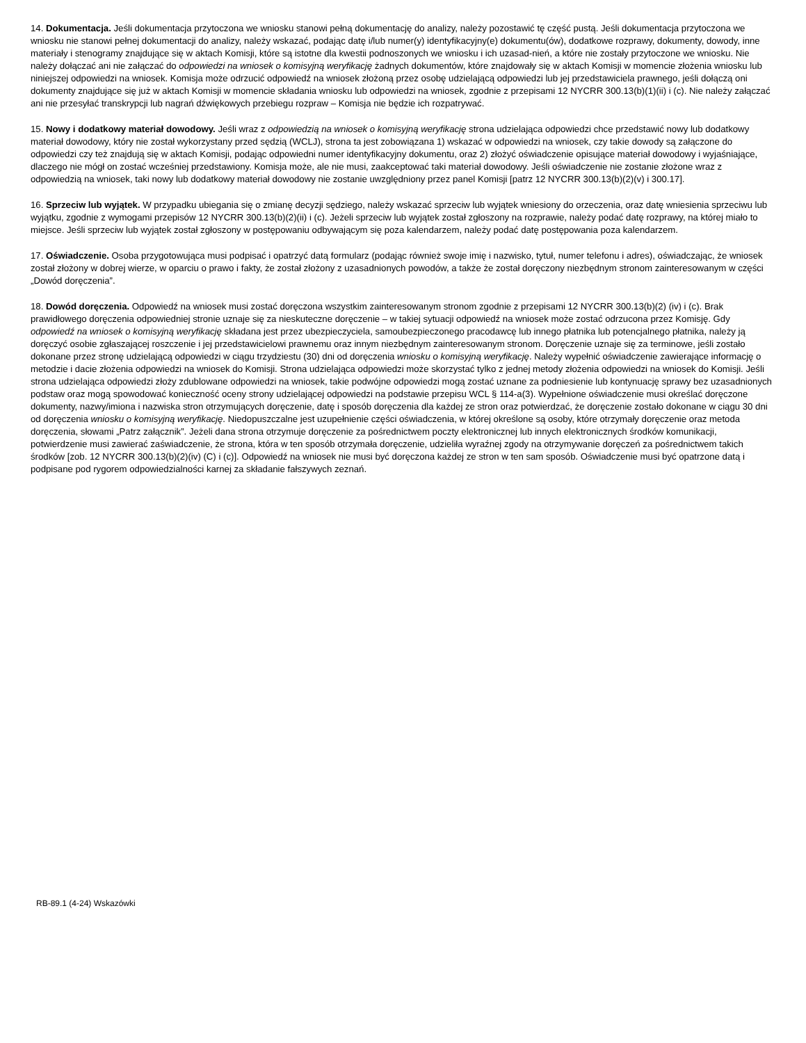14. Dokumentacja. Jeśli dokumentacja przytoczona we wniosku stanowi pełną dokumentację do analizy, należy pozostawić tę część pustą. Jeśli dokumentacja przytoczona we wniosku nie stanowi pełnej dokumentacji do analizy, należy wskazać, podając datę i/lub numer(y) identyfikacyjny(e) dokumentu(ów), dodatkowe rozprawy, dokumenty, dowody, inne materiały i stenogramy znajdujące się w aktach Komisji, które są istotne dla kwestii podnoszonych we wniosku i ich uzasad-nień, a które nie zostały przytoczone we wniosku. Nie należy dołączać ani nie załączać do odpowiedzi na wniosek o komisyjną weryfikację żadnych dokumentów, które znajdowały się w aktach Komisji w momencie złożenia wniosku lub niniejszej odpowiedzi na wniosek. Komisja może odrzucić odpowiedź na wniosek złożoną przez osobę udzielającą odpowiedzi lub jej przedstawiciela prawnego, jeśli dołączą oni dokumenty znajdujące się już w aktach Komisji w momencie składania wniosku lub odpowiedzi na wniosek, zgodnie z przepisami 12 NYCRR 300.13(b)(1)(ii) i (c). Nie należy załączać ani nie przesyłać transkrypcji lub nagrań dźwiękowych przebiegu rozpraw – Komisja nie będzie ich rozpatrywać.
15. Nowy i dodatkowy materiał dowodowy. Jeśli wraz z odpowiedzią na wniosek o komisyjną weryfikację strona udzielająca odpowiedzi chce przedstawić nowy lub dodatkowy materiał dowodowy, który nie został wykorzystany przed sędzią (WCLJ), strona ta jest zobowiązana 1) wskazać w odpowiedzi na wniosek, czy takie dowody są załączone do odpowiedzi czy też znajdują się w aktach Komisji, podając odpowiedni numer identyfikacyjny dokumentu, oraz 2) złożyć oświadczenie opisujące materiał dowodowy i wyjaśniające, dlaczego nie mógł on zostać wcześniej przedstawiony. Komisja może, ale nie musi, zaakceptować taki materiał dowodowy. Jeśli oświadczenie nie zostanie złożone wraz z odpowiedzią na wniosek, taki nowy lub dodatkowy materiał dowodowy nie zostanie uwzględniony przez panel Komisji [patrz 12 NYCRR 300.13(b)(2)(v) i 300.17].
16. Sprzeciw lub wyjątek. W przypadku ubiegania się o zmianę decyzji sędziego, należy wskazać sprzeciw lub wyjątek wniesiony do orzeczenia, oraz datę wniesienia sprzeciwu lub wyjątku, zgodnie z wymogami przepisów 12 NYCRR 300.13(b)(2)(ii) i (c). Jeżeli sprzeciw lub wyjątek został zgłoszony na rozprawie, należy podać datę rozprawy, na której miało to miejsce. Jeśli sprzeciw lub wyjątek został zgłoszony w postępowaniu odbywającym się poza kalendarzem, należy podać datę postępowania poza kalendarzem.
17. Oświadczenie. Osoba przygotowująca musi podpisać i opatrzyć datą formularz (podając również swoje imię i nazwisko, tytuł, numer telefonu i adres), oświadczając, że wniosek został złożony w dobrej wierze, w oparciu o prawo i fakty, że został złożony z uzasadnionych powodów, a także że został doręczony niezbędnym stronom zainteresowanym w części „Dowód doręczenia”.
18. Dowód doręczenia. Odpowiedź na wniosek musi zostać doręczona wszystkim zainteresowanym stronom zgodnie z przepisami 12 NYCRR 300.13(b)(2) (iv) i (c). Brak prawidłowego doręczenia odpowiedniej stronie uznaje się za nieskuteczne doręczenie – w takiej sytuacji odpowiedź na wniosek może zostać odrzucona przez Komisję. Gdy odpowiedź na wniosek o komisyjną weryfikację składana jest przez ubezpieczyciela, samoubezpieczonego pracodawcę lub innego płatnika lub potencjalnego płatnika, należy ją doręczyć osobie zgłaszającej roszczenie i jej przedstawicielowi prawnemu oraz innym niezbędnym zainteresowanym stronom. Doręczenie uznaje się za terminowe, jeśli zostało dokonane przez stronę udzielającą odpowiedzi w ciągu trzydziestu (30) dni od doręczenia wniosku o komisyjną weryfikację. Należy wypełnić oświadczenie zawierające informację o metodzie i dacie złożenia odpowiedzi na wniosek do Komisji. Strona udzielająca odpowiedzi może skorzystać tylko z jednej metody złożenia odpowiedzi na wniosek do Komisji. Jeśli strona udzielająca odpowiedzi złoży zdublowane odpowiedzi na wniosek, takie podwójne odpowiedzi mogą zostać uznane za podniesienie lub kontynuację sprawy bez uzasadnionych podstaw oraz mogą spowodować konieczność oceny strony udzielającej odpowiedzi na podstawie przepisu WCL § 114-a(3). Wypełnione oświadczenie musi określać doręczone dokumenty, nazwy/imiona i nazwiska stron otrzymujących doręczenie, datę i sposób doręczenia dla każdej ze stron oraz potwierdzać, że doręczenie zostało dokonane w ciągu 30 dni od doręczenia wniosku o komisyjną weryfikację. Niedopuszczalne jest uzupełnienie części oświadczenia, w której określone są osoby, które otrzymały doręczenie oraz metoda doręczenia, słowami „Patrz załącznik”. Jeżeli dana strona otrzymuje doręczenie za pośrednictwem poczty elektronicznej lub innych elektronicznych środków komunikacji, potwierdzenie musi zawierać zaświadczenie, że strona, która w ten sposób otrzymała doręczenie, udzieliła wyraźnej zgody na otrzymywanie doręczeń za pośrednictwem takich środków [zob. 12 NYCRR 300.13(b)(2)(iv) (C) i (c)]. Odpowiedź na wniosek nie musi być doręczona każdej ze stron w ten sam sposób. Oświadczenie musi być opatrzone datą i podpisane pod rygorem odpowiedzialności karnej za składanie fałszywych zeznań.
RB-89.1 (4-24) Wskazówki